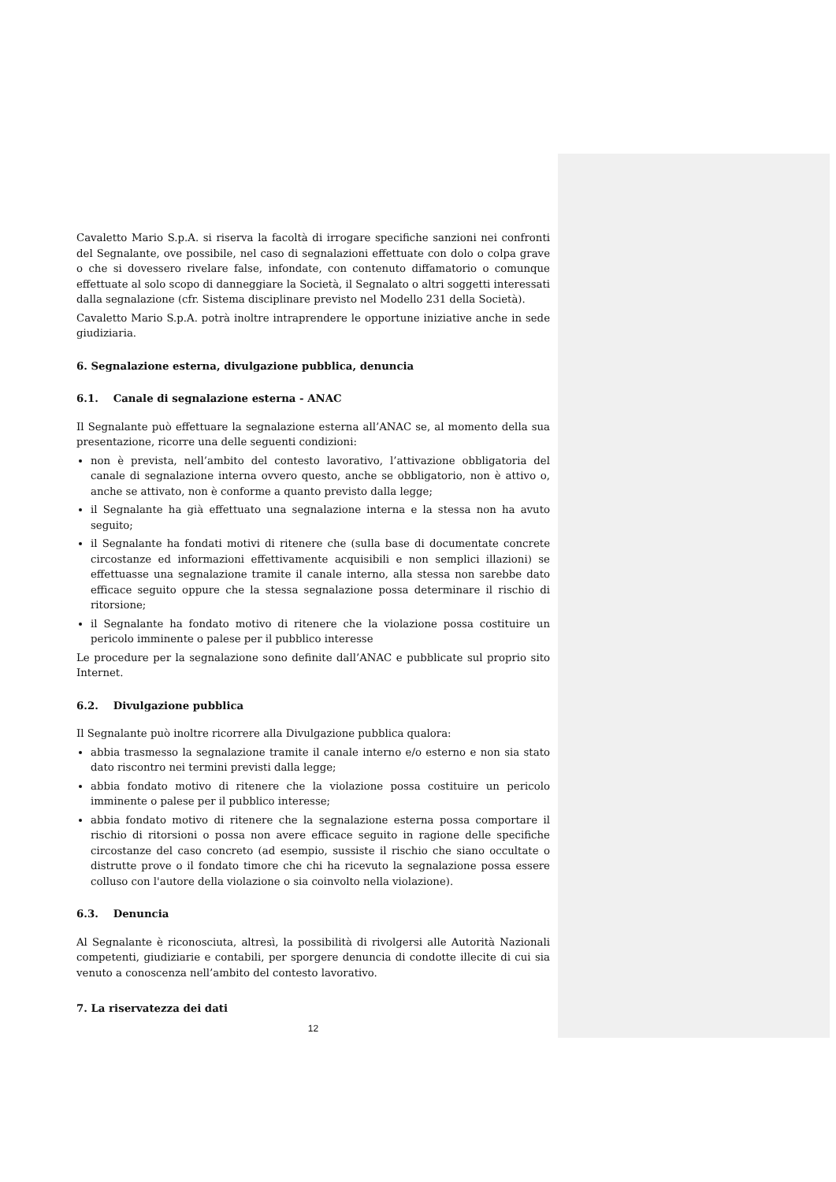Cavaletto Mario S.p.A. si riserva la facoltà di irrogare specifiche sanzioni nei confronti del Segnalante, ove possibile, nel caso di segnalazioni effettuate con dolo o colpa grave o che si dovessero rivelare false, infondate, con contenuto diffamatorio o comunque effettuate al solo scopo di danneggiare la Società, il Segnalato o altri soggetti interessati dalla segnalazione (cfr. Sistema disciplinare previsto nel Modello 231 della Società).
Cavaletto Mario S.p.A. potrà inoltre intraprendere le opportune iniziative anche in sede giudiziaria.
6. Segnalazione esterna, divulgazione pubblica, denuncia
6.1. Canale di segnalazione esterna - ANAC
Il Segnalante può effettuare la segnalazione esterna all’ANAC se, al momento della sua presentazione, ricorre una delle seguenti condizioni:
non è prevista, nell’ambito del contesto lavorativo, l’attivazione obbligatoria del canale di segnalazione interna ovvero questo, anche se obbligatorio, non è attivo o, anche se attivato, non è conforme a quanto previsto dalla legge;
il Segnalante ha già effettuato una segnalazione interna e la stessa non ha avuto seguito;
il Segnalante ha fondati motivi di ritenere che (sulla base di documentate concrete circostanze ed informazioni effettivamente acquisibili e non semplici illazioni) se effettuasse una segnalazione tramite il canale interno, alla stessa non sarebbe dato efficace seguito oppure che la stessa segnalazione possa determinare il rischio di ritorsione;
il Segnalante ha fondato motivo di ritenere che la violazione possa costituire un pericolo imminente o palese per il pubblico interesse
Le procedure per la segnalazione sono definite dall’ANAC e pubblicate sul proprio sito Internet.
6.2. Divulgazione pubblica
Il Segnalante può inoltre ricorrere alla Divulgazione pubblica qualora:
abbia trasmesso la segnalazione tramite il canale interno e/o esterno e non sia stato dato riscontro nei termini previsti dalla legge;
abbia fondato motivo di ritenere che la violazione possa costituire un pericolo imminente o palese per il pubblico interesse;
abbia fondato motivo di ritenere che la segnalazione esterna possa comportare il rischio di ritorsioni o possa non avere efficace seguito in ragione delle specifiche circostanze del caso concreto (ad esempio, sussiste il rischio che siano occultate o distrutte prove o il fondato timore che chi ha ricevuto la segnalazione possa essere colluso con l'autore della violazione o sia coinvolto nella violazione).
6.3. Denuncia
Al Segnalante è riconosciuta, altresì, la possibilità di rivolgersi alle Autorità Nazionali competenti, giudiziarie e contabili, per sporgere denuncia di condotte illecite di cui sia venuto a conoscenza nell’ambito del contesto lavorativo.
7. La riservatezza dei dati
12